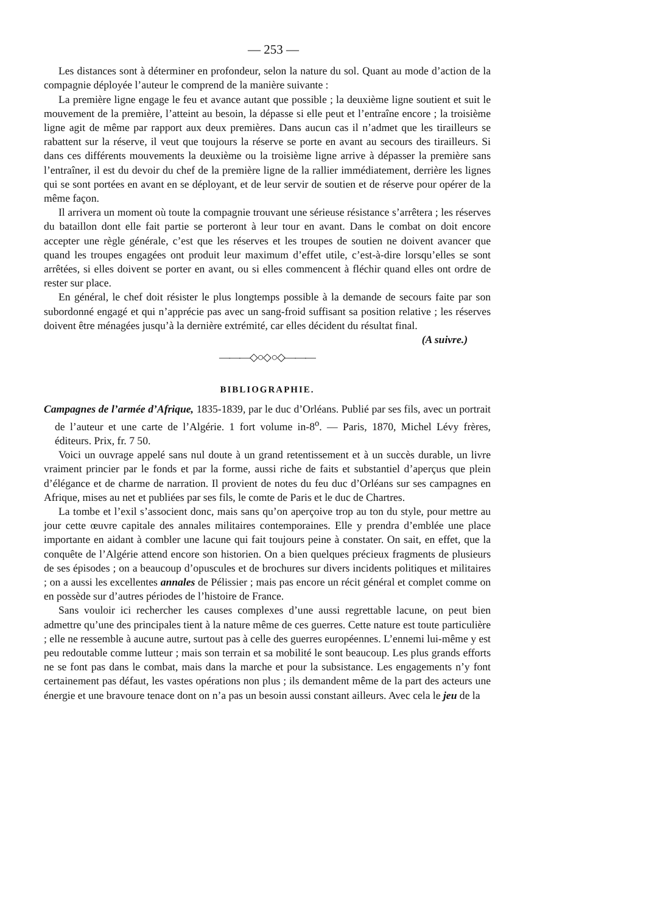— 253 —
Les distances sont à déterminer en profondeur, selon la nature du sol. Quant au mode d’action de la compagnie déployée l’auteur le comprend de la manière suivante :
La première ligne engage le feu et avance autant que possible ; la deuxième ligne soutient et suit le mouvement de la première, l’atteint au besoin, la dépasse si elle peut et l’entraîne encore ; la troisième ligne agit de même par rapport aux deux premières. Dans aucun cas il n’admet que les tirailleurs se rabattent sur la réserve, il veut que toujours la réserve se porte en avant au secours des tirailleurs. Si dans ces différents mouvements la deuxième ou la troisième ligne arrive à dépasser la première sans l’entraîner, il est du devoir du chef de la première ligne de la rallier immédiatement, derrière les lignes qui se sont portées en avant en se déployant, et de leur servir de soutien et de réserve pour opérer de la même façon.
Il arrivera un moment où toute la compagnie trouvant une sérieuse résistance s’arrêtera ; les réserves du bataillon dont elle fait partie se porteront à leur tour en avant. Dans le combat on doit encore accepter une règle générale, c’est que les réserves et les troupes de soutien ne doivent avancer que quand les troupes engagées ont produit leur maximum d’effet utile, c’est-à-dire lorsqu’elles se sont arrêtées, si elles doivent se porter en avant, ou si elles commencent à fléchir quand elles ont ordre de rester sur place.
En général, le chef doit résister le plus longtemps possible à la demande de secours faite par son subordonné engagé et qui n’apprécie pas avec un sang-froid suffisant sa position relative ; les réserves doivent être ménagées jusqu’à la dernière extrémité, car elles décident du résultat final.
(A suivre.)
———◇○◇○◇———
BIBLIOGRAPHIE.
Campagnes de l’armée d’Afrique, 1835-1839, par le duc d’Orléans. Publié par ses fils, avec un portrait de l’auteur et une carte de l’Algérie. 1 fort volume in-8<sup>o</sup>. — Paris, 1870, Michel Lévy frères, éditeurs. Prix, fr. 7 50.
Voici un ouvrage appelé sans nul doute à un grand retentissement et à un succès durable, un livre vraiment princier par le fonds et par la forme, aussi riche de faits et substantiel d’aperçus que plein d’élégance et de charme de narration. Il provient de notes du feu duc d’Orléans sur ses campagnes en Afrique, mises au net et publiées par ses fils, le comte de Paris et le duc de Chartres.
La tombe et l’exil s’associent donc, mais sans qu’on aperçoive trop au ton du style, pour mettre au jour cette œuvre capitale des annales militaires contemporaines. Elle y prendra d’emblée une place importante en aidant à combler une lacune qui fait toujours peine à constater. On sait, en effet, que la conquête de l’Algérie attend encore son historien. On a bien quelques précieux fragments de plusieurs de ses épisodes ; on a beaucoup d’opuscules et de brochures sur divers incidents politiques et militaires ; on a aussi les excellentes annales de Pélissier ; mais pas encore un récit général et complet comme on en possède sur d’autres périodes de l’histoire de France.
Sans vouloir ici rechercher les causes complexes d’une aussi regrettable lacune, on peut bien admettre qu’une des principales tient à la nature même de ces guerres. Cette nature est toute particulière ; elle ne ressemble à aucune autre, surtout pas à celle des guerres européennes. L’ennemi lui-même y est peu redoutable comme lutteur ; mais son terrain et sa mobilité le sont beaucoup. Les plus grands efforts ne se font pas dans le combat, mais dans la marche et pour la subsistance. Les engagements n’y font certainement pas défaut, les vastes opérations non plus ; ils demandent même de la part des acteurs une énergie et une bravoure tenace dont on n’a pas un besoin aussi constant ailleurs. Avec cela le jeu de la